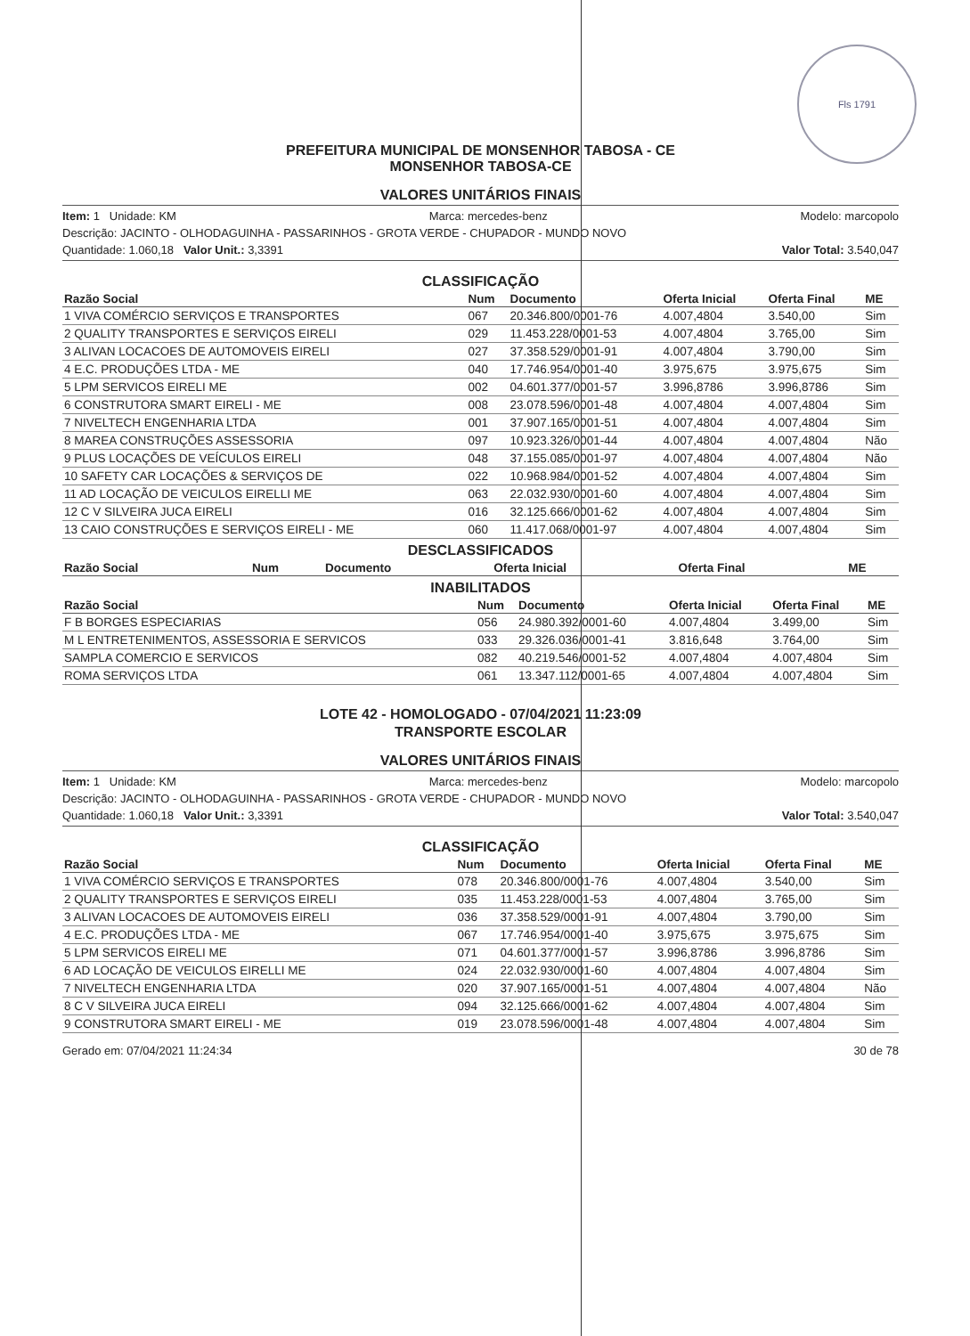Fls 1791
PREFEITURA MUNICIPAL DE MONSENHOR TABOSA - CE
MONSENHOR TABOSA-CE
VALORES UNITÁRIOS FINAIS
Item: 1 Unidade: KM Marca: mercedes-benz Modelo: marcopolo
Descrição: JACINTO - OLHODAGUINHA - PASSARINHOS - GROTA VERDE - CHUPADOR - MUNDO NOVO
Quantidade: 1.060,18 Valor Unit.: 3,3391 Valor Total: 3.540,047
CLASSIFICAÇÃO
| Razão Social | Num | Documento | Oferta Inicial | Oferta Final | ME |
| --- | --- | --- | --- | --- | --- |
| 1 VIVA COMÉRCIO SERVIÇOS E TRANSPORTES | 067 | 20.346.800/0001-76 | 4.007,4804 | 3.540,00 | Sim |
| 2 QUALITY TRANSPORTES E SERVIÇOS EIRELI | 029 | 11.453.228/0001-53 | 4.007,4804 | 3.765,00 | Sim |
| 3 ALIVAN LOCACOES DE AUTOMOVEIS EIRELI | 027 | 37.358.529/0001-91 | 4.007,4804 | 3.790,00 | Sim |
| 4 E.C. PRODUÇÕES LTDA - ME | 040 | 17.746.954/0001-40 | 3.975,675 | 3.975,675 | Sim |
| 5 LPM SERVICOS EIRELI ME | 002 | 04.601.377/0001-57 | 3.996,8786 | 3.996,8786 | Sim |
| 6 CONSTRUTORA SMART EIRELI - ME | 008 | 23.078.596/0001-48 | 4.007,4804 | 4.007,4804 | Sim |
| 7 NIVELTECH ENGENHARIA LTDA | 001 | 37.907.165/0001-51 | 4.007,4804 | 4.007,4804 | Sim |
| 8 MAREA CONSTRUÇÕES ASSESSORIA | 097 | 10.923.326/0001-44 | 4.007,4804 | 4.007,4804 | Não |
| 9 PLUS LOCAÇÕES DE VEÍCULOS EIRELI | 048 | 37.155.085/0001-97 | 4.007,4804 | 4.007,4804 | Não |
| 10 SAFETY CAR LOCAÇÕES & SERVIÇOS DE | 022 | 10.968.984/0001-52 | 4.007,4804 | 4.007,4804 | Sim |
| 11 AD LOCAÇÃO DE VEICULOS EIRELLI ME | 063 | 22.032.930/0001-60 | 4.007,4804 | 4.007,4804 | Sim |
| 12 C V SILVEIRA JUCA EIRELI | 016 | 32.125.666/0001-62 | 4.007,4804 | 4.007,4804 | Sim |
| 13 CAIO CONSTRUÇÕES E SERVIÇOS EIRELI - ME | 060 | 11.417.068/0001-97 | 4.007,4804 | 4.007,4804 | Sim |
DESCLASSIFICADOS
| Razão Social | Num | Documento | Oferta Inicial | Oferta Final | ME |
| --- | --- | --- | --- | --- | --- |
INABILITADOS
| Razão Social | Num | Documento | Oferta Inicial | Oferta Final | ME |
| --- | --- | --- | --- | --- | --- |
| F B BORGES ESPECIARIAS | 056 | 24.980.392/0001-60 | 4.007,4804 | 3.499,00 | Sim |
| M L ENTRETENIMENTOS, ASSESSORIA E SERVICOS | 033 | 29.326.036/0001-41 | 3.816,648 | 3.764,00 | Sim |
| SAMPLA COMERCIO E SERVICOS | 082 | 40.219.546/0001-52 | 4.007,4804 | 4.007,4804 | Sim |
| ROMA SERVIÇOS LTDA | 061 | 13.347.112/0001-65 | 4.007,4804 | 4.007,4804 | Sim |
LOTE 42 - HOMOLOGADO - 07/04/2021 11:23:09
TRANSPORTE ESCOLAR
VALORES UNITÁRIOS FINAIS
Item: 1 Unidade: KM Marca: mercedes-benz Modelo: marcopolo
Descrição: JACINTO - OLHODAGUINHA - PASSARINHOS - GROTA VERDE - CHUPADOR - MUNDO NOVO
Quantidade: 1.060,18 Valor Unit.: 3,3391 Valor Total: 3.540,047
CLASSIFICAÇÃO
| Razão Social | Num | Documento | Oferta Inicial | Oferta Final | ME |
| --- | --- | --- | --- | --- | --- |
| 1 VIVA COMÉRCIO SERVIÇOS E TRANSPORTES | 078 | 20.346.800/0001-76 | 4.007,4804 | 3.540,00 | Sim |
| 2 QUALITY TRANSPORTES E SERVIÇOS EIRELI | 035 | 11.453.228/0001-53 | 4.007,4804 | 3.765,00 | Sim |
| 3 ALIVAN LOCACOES DE AUTOMOVEIS EIRELI | 036 | 37.358.529/0001-91 | 4.007,4804 | 3.790,00 | Sim |
| 4 E.C. PRODUÇÕES LTDA - ME | 067 | 17.746.954/0001-40 | 3.975,675 | 3.975,675 | Sim |
| 5 LPM SERVICOS EIRELI ME | 071 | 04.601.377/0001-57 | 3.996,8786 | 3.996,8786 | Sim |
| 6 AD LOCAÇÃO DE VEICULOS EIRELLI ME | 024 | 22.032.930/0001-60 | 4.007,4804 | 4.007,4804 | Sim |
| 7 NIVELTECH ENGENHARIA LTDA | 020 | 37.907.165/0001-51 | 4.007,4804 | 4.007,4804 | Não |
| 8 C V SILVEIRA JUCA EIRELI | 094 | 32.125.666/0001-62 | 4.007,4804 | 4.007,4804 | Sim |
| 9 CONSTRUTORA SMART EIRELI - ME | 019 | 23.078.596/0001-48 | 4.007,4804 | 4.007,4804 | Sim |
Gerado em: 07/04/2021 11:24:34 30 de 78